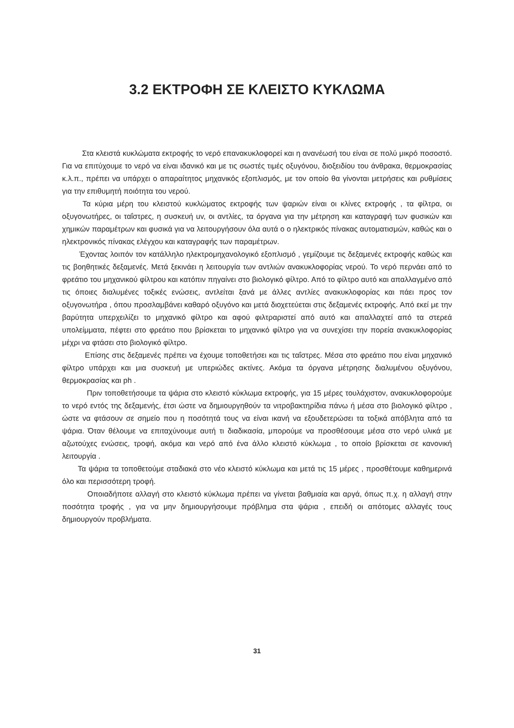3.2 ΕΚΤΡΟΦΗ ΣΕ ΚΛΕΙΣΤΟ ΚΥΚΛΩΜΑ
Στα κλειστά κυκλώματα εκτροφής το νερό επανακυκλοφορεί και η ανανέωσή του είναι σε πολύ μικρό ποσοστό. Για να επιτύχουμε το νερό να είναι ιδανικό και με τις σωστές τιμές οξυγόνου, διοξειδίου του άνθρακα, θερμοκρασίας κ.λ.π., πρέπει να υπάρχει ο απαραίτητος μηχανικός εξοπλισμός, με τον οποίο θα γίνονται μετρήσεις και ρυθμίσεις για την επιθυμητή ποιότητα του νερού.
Τα κύρια μέρη του κλειστού κυκλώματος εκτροφής των ψαριών είναι οι κλίνες εκτροφής , τα φίλτρα, οι οξυγονωτήρες, οι ταΐστρες, η συσκευή uv, οι αντλίες, τα όργανα για την μέτρηση και καταγραφή των φυσικών και χημικών παραμέτρων και φυσικά για να λειτουργήσουν όλα αυτά ο ο ηλεκτρικός πίνακας αυτοματισμών, καθώς και ο ηλεκτρονικός πίνακας ελέγχου και καταγραφής των παραμέτρων.
Έχοντας λοιπόν τον κατάλληλο ηλεκτρομηχανολογικό εξοπλισμό , γεμίζουμε τις δεξαμενές εκτροφής καθώς και τις βοηθητικές δεξαμενές. Μετά ξεκινάει η λειτουργία των αντλιών ανακυκλοφορίας νερού. Το νερό περνάει από το φρεάτιο του μηχανικού φίλτρου και κατόπιν πηγαίνει στο βιολογικό φίλτρο. Από το φίλτρο αυτό και απαλλαγμένο από τις όποιες διαλυμένες τοξικές ενώσεις, αντλείται ξανά με άλλες αντλίες ανακυκλοφορίας και πάει προς τον οξυγονωτήρα , όπου προσλαμβάνει καθαρό οξυγόνο και μετά διοχετεύεται στις δεξαμενές εκτροφής. Από εκεί με την βαρύτητα υπερχειλίζει το μηχανικό φίλτρο και αφού φιλτραριστεί από αυτό και απαλλαχτεί από τα στερεά υπολείμματα, πέφτει στο φρεάτιο που βρίσκεται το μηχανικό φίλτρο για να συνεχίσει την πορεία ανακυκλοφορίας μέχρι να φτάσει στο βιολογικό φίλτρο.
Επίσης στις δεξαμενές πρέπει να έχουμε τοποθετήσει και τις ταΐστρες. Μέσα στο φρεάτιο που είναι μηχανικό φίλτρο υπάρχει και μια συσκευή με υπεριώδες ακτίνες. Ακόμα τα όργανα μέτρησης διαλυμένου οξυγόνου, θερμοκρασίας και ph .
Πριν τοποθετήσουμε τα ψάρια στο κλειστό κύκλωμα εκτροφής, για 15 μέρες τουλάχιστον, ανακυκλοφορούμε το νερό εντός της δεξαμενής, έτσι ώστε να δημιουργηθούν τα νιτροβακτηρίδια πάνω ή μέσα στο βιολογικό φίλτρο , ώστε να φτάσουν σε σημείο που η ποσότητά τους να είναι ικανή να εξουδετερώσει τα τοξικά απόβλητα από τα ψάρια. Όταν θέλουμε να επιταχύνουμε αυτή τι διαδικασία, μπορούμε να προσθέσουμε μέσα στο νερό υλικά με αζωτούχες ενώσεις, τροφή, ακόμα και νερό από ένα άλλο κλειστό κύκλωμα , το οποίο βρίσκεται σε κανονική λειτουργία .
Τα ψάρια τα τοποθετούμε σταδιακά στο νέο κλειστό κύκλωμα και μετά τις 15 μέρες , προσθέτουμε καθημερινά όλο και περισσότερη τροφή.
Οποιαδήποτε αλλαγή στο κλειστό κύκλωμα πρέπει να γίνεται βαθμιαία και αργά, όπως π.χ. η αλλαγή στην ποσότητα τροφής , για να μην δημιουργήσουμε πρόβλημα στα ψάρια , επειδή οι απότομες αλλαγές τους δημιουργούν προβλήματα.
31